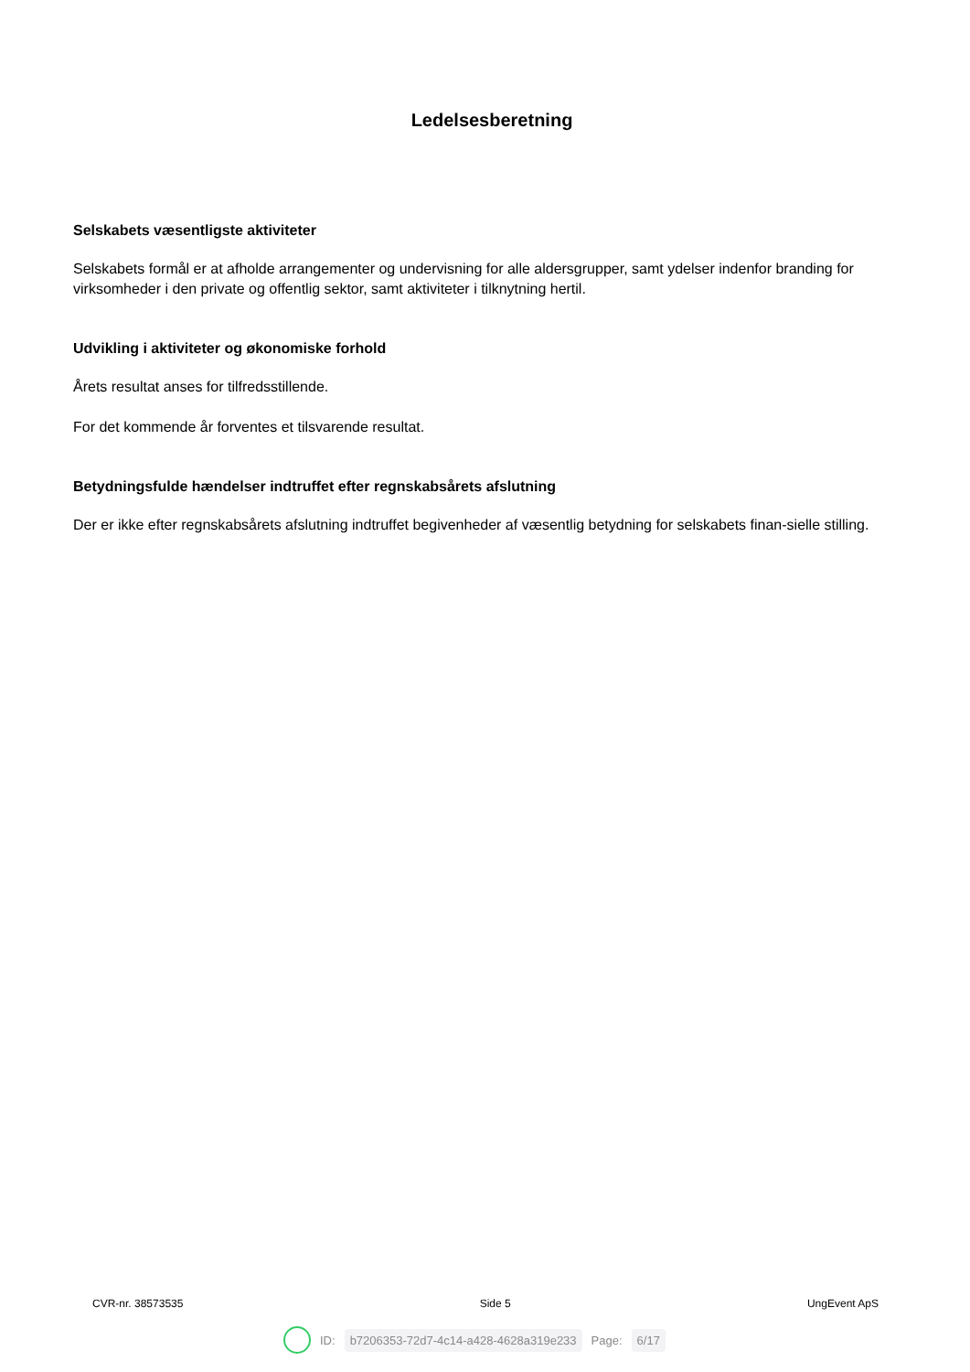Ledelsesberetning
Selskabets væsentligste aktiviteter
Selskabets formål er at afholde arrangementer og undervisning for alle aldersgrupper, samt ydelser indenfor branding for virksomheder i den private og offentlig sektor, samt aktiviteter i tilknytning hertil.
Udvikling i aktiviteter og økonomiske forhold
Årets resultat anses for tilfredsstillende.
For det kommende år forventes et tilsvarende resultat.
Betydningsfulde hændelser indtruffet efter regnskabsårets afslutning
Der er ikke efter regnskabsårets afslutning indtruffet begivenheder af væsentlig betydning for selskabets finan-sielle stilling.
CVR-nr. 38573535 Side 5 UngEvent ApS
ID: b7206353-72d7-4c14-a428-4628a319e233 Page: 6/17